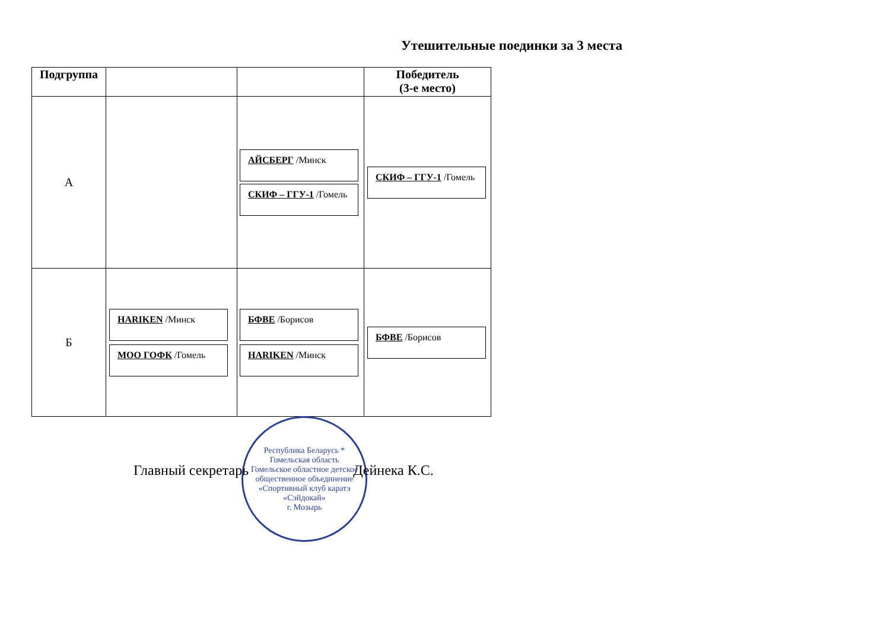Утешительные поединки за 3 места
| Подгруппа | | | Победитель (3-е место) |
| --- | --- | --- | --- |
| А | | АЙСБЕРГ /Минск СКИФ – ГГУ-1 /Гомель | СКИФ – ГГУ-1 /Гомель |
| Б | HARIKEN /Минск МОО ГОФК /Гомель | БФВЕ /Борисов HARIKEN /Минск | БФВЕ /Борисов |
Республика Беларусь * Гомельская область
Гомельское областное детское общественное объединение «Спортивный клуб каратэ «Сэйдокай»
г. Мозырь
Главный секретарь Дейнека К.С.